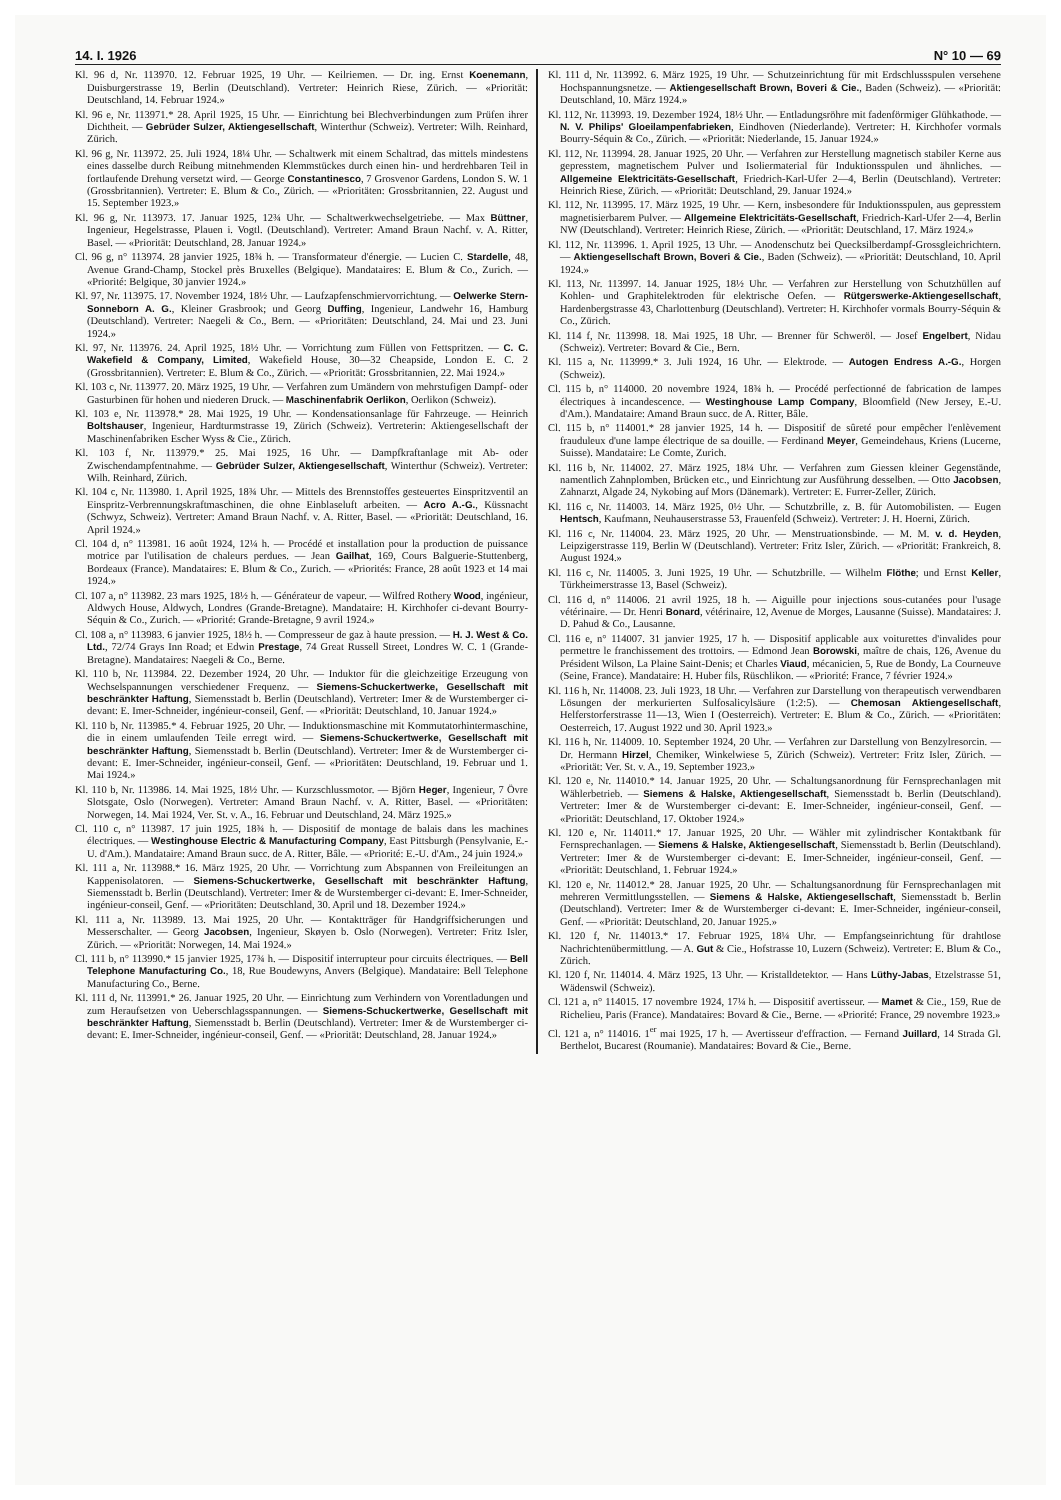14. I. 1926 N° 10 — 69
Kl. 96 d, Nr. 113970. 12. Februar 1925, 19 Uhr. — Keilriemen. — Dr. ing. Ernst Koenemann, Duisburgerstrasse 19, Berlin (Deutschland). Vertreter: Heinrich Riese, Zürich. — «Priorität: Deutschland, 14. Februar 1924.»
Kl. 96 e, Nr. 113971.* 28. April 1925, 15 Uhr. — Einrichtung bei Blechverbindungen zum Prüfen ihrer Dichtheit. — Gebrüder Sulzer, Aktiengesellschaft, Winterthur (Schweiz). Vertreter: Wilh. Reinhard, Zürich.
Kl. 96 g, Nr. 113972. 25. Juli 1924, 18¼ Uhr. — Schaltwerk mit einem Schaltrad, das mittels mindestens eines dasselbe durch Reibung mitnehmenden Klemmstückes durch einen hin- und herdrehbaren Teil in fortlaufende Drehung versetzt wird. — George Constantinesco, 7 Grosvenor Gardens, London S. W. 1 (Grossbritannien). Vertreter: E. Blum & Co., Zürich. — «Prioritäten: Grossbritannien, 22. August und 15. September 1923.»
Kl. 96 g, Nr. 113973. 17. Januar 1925, 12¾ Uhr. — Schaltwerkwechselgetriebe. — Max Büttner, Ingenieur, Hegelstrasse, Plauen i. Vogtl. (Deutschland). Vertreter: Amand Braun Nachf. v. A. Ritter, Basel. — «Priorität: Deutschland, 28. Januar 1924.»
Cl. 96 g, n° 113974. 28 janvier 1925, 18¾ h. — Transformateur d'énergie. — Lucien C. Stardelle, 48, Avenue Grand-Champ, Stockel près Bruxelles (Belgique). Mandataires: E. Blum & Co., Zurich. — «Priorité: Belgique, 30 janvier 1924.»
Kl. 97, Nr. 113975. 17. November 1924, 18½ Uhr. — Laufzapfenschmiervorrichtung. — Oelwerke Stern-Sonneborn A. G., Kleiner Grasbrook; und Georg Duffing, Ingenieur, Landwehr 16, Hamburg (Deutschland). Vertreter: Naegeli & Co., Bern. — «Prioritäten: Deutschland, 24. Mai und 23. Juni 1924.»
Kl. 97, Nr. 113976. 24. April 1925, 18½ Uhr. — Vorrichtung zum Füllen von Fettspritzen. — C. C. Wakefield & Company, Limited, Wakefield House, 30—32 Cheapside, London E. C. 2 (Grossbritannien). Vertreter: E. Blum & Co., Zürich. — «Priorität: Grossbritannien, 22. Mai 1924.»
Kl. 103 c, Nr. 113977. 20. März 1925, 19 Uhr. — Verfahren zum Umändern von mehrstufigen Dampf- oder Gasturbinen für hohen und niederen Druck. — Maschinenfabrik Oerlikon, Oerlikon (Schweiz).
Kl. 103 e, Nr. 113978.* 28. Mai 1925, 19 Uhr. — Kondensationsanlage für Fahrzeuge. — Heinrich Boltshauser, Ingenieur, Hardturmstrasse 19, Zürich (Schweiz). Vertreterin: Aktiengesellschaft der Maschinenfabriken Escher Wyss & Cie., Zürich.
Kl. 103 f, Nr. 113979.* 25. Mai 1925, 16 Uhr. — Dampfkraftanlage mit Ab- oder Zwischendampfentnahme. — Gebrüder Sulzer, Aktiengesellschaft, Winterthur (Schweiz). Vertreter: Wilh. Reinhard, Zürich.
Kl. 104 c, Nr. 113980. 1. April 1925, 18¾ Uhr. — Mittels des Brennstoffes gesteuertes Einspritzventil an Einspritz-Verbrennungskraftmaschinen, die ohne Einblaseluft arbeiten. — Acro A.-G., Küssnacht (Schwyz, Schweiz). Vertreter: Amand Braun Nachf. v. A. Ritter, Basel. — «Priorität: Deutschland, 16. April 1924.»
Cl. 104 d, n° 113981. 16 août 1924, 12¼ h. — Procédé et installation pour la production de puissance motrice par l'utilisation de chaleurs perdues. — Jean Gailhat, 169, Cours Balguerie-Stuttenberg, Bordeaux (France). Mandataires: E. Blum & Co., Zurich. — «Priorités: France, 28 août 1923 et 14 mai 1924.»
Cl. 107 a, n° 113982. 23 mars 1925, 18½ h. — Générateur de vapeur. — Wilfred Rothery Wood, ingénieur, Aldwych House, Aldwych, Londres (Grande-Bretagne). Mandataire: H. Kirchhofer ci-devant Bourry-Séquin & Co., Zurich. — «Priorité: Grande-Bretagne, 9 avril 1924.»
Cl. 108 a, n° 113983. 6 janvier 1925, 18½ h. — Compresseur de gaz à haute pression. — H. J. West & Co. Ltd., 72/74 Grays Inn Road; et Edwin Prestage, 74 Great Russell Street, Londres W. C. 1 (Grande-Bretagne). Mandataires: Naegeli & Co., Berne.
Kl. 110 b, Nr. 113984. 22. Dezember 1924, 20 Uhr. — Induktor für die gleichzeitige Erzeugung von Wechselspannungen verschiedener Frequenz. — Siemens-Schuckertwerke, Gesellschaft mit beschränkter Haftung, Siemensstadt b. Berlin (Deutschland). Vertreter: Imer & de Wurstemberger ci-devant: E. Imer-Schneider, ingénieur-conseil, Genf. — «Priorität: Deutschland, 10. Januar 1924.»
Kl. 110 b, Nr. 113985.* 4. Februar 1925, 20 Uhr. — Induktionsmaschine mit Kommutatorhintermaschine, die in einem umlaufenden Teile erregt wird. — Siemens-Schuckertwerke, Gesellschaft mit beschränkter Haftung, Siemensstadt b. Berlin (Deutschland). Vertreter: Imer & de Wurstemberger ci-devant: E. Imer-Schneider, ingénieur-conseil, Genf. — «Prioritäten: Deutschland, 19. Februar und 1. Mai 1924.»
Kl. 110 b, Nr. 113986. 14. Mai 1925, 18½ Uhr. — Kurzschlussmotor. — Björn Heger, Ingenieur, 7 Övre Slotsgate, Oslo (Norwegen). Vertreter: Amand Braun Nachf. v. A. Ritter, Basel. — «Prioritäten: Norwegen, 14. Mai 1924, Ver. St. v. A., 16. Februar und Deutschland, 24. März 1925.»
Cl. 110 c, n° 113987. 17 juin 1925, 18¾ h. — Dispositif de montage de balais dans les machines électriques. — Westinghouse Electric & Manufacturing Company, East Pittsburgh (Pensylvanie, E.-U. d'Am.). Mandataire: Amand Braun succ. de A. Ritter, Bâle. — «Priorité: E.-U. d'Am., 24 juin 1924.»
Kl. 111 a, Nr. 113988.* 16. März 1925, 20 Uhr. — Vorrichtung zum Abspannen von Freileitungen an Kappenisolatoren. — Siemens-Schuckertwerke, Gesellschaft mit beschränkter Haftung, Siemensstadt b. Berlin (Deutschland). Vertreter: Imer & de Wurstemberger ci-devant: E. Imer-Schneider, ingénieur-conseil, Genf. — «Prioritäten: Deutschland, 30. April und 18. Dezember 1924.»
Kl. 111 a, Nr. 113989. 13. Mai 1925, 20 Uhr. — Kontaktträger für Handgriffsicherungen und Messerschalter. — Georg Jacobsen, Ingenieur, Skøyen b. Oslo (Norwegen). Vertreter: Fritz Isler, Zürich. — «Priorität: Norwegen, 14. Mai 1924.»
Cl. 111 b, n° 113990.* 15 janvier 1925, 17¾ h. — Dispositif interrupteur pour circuits électriques. — Bell Telephone Manufacturing Co., 18, Rue Boudewyns, Anvers (Belgique). Mandataire: Bell Telephone Manufacturing Co., Berne.
Kl. 111 d, Nr. 113991.* 26. Januar 1925, 20 Uhr. — Einrichtung zum Verhindern von Vorentladungen und zum Heraufsetzen von Ueberschlagsspannungen. — Siemens-Schuckertwerke, Gesellschaft mit beschränkter Haftung, Siemensstadt b. Berlin (Deutschland). Vertreter: Imer & de Wurstemberger ci-devant: E. Imer-Schneider, ingénieur-conseil, Genf. — «Priorität: Deutschland, 28. Januar 1924.»
Kl. 111 d, Nr. 113992. 6. März 1925, 19 Uhr. — Schutzeinrichtung für mit Erdschlussspulen versehene Hochspannungsnetze. — Aktiengesellschaft Brown, Boveri & Cie., Baden (Schweiz). — «Priorität: Deutschland, 10. März 1924.»
Kl. 112, Nr. 113993. 19. Dezember 1924, 18½ Uhr. — Entladungsröhre mit fadenförmiger Glühkathode. — N. V. Philips' Gloeilampenfabrieken, Eindhoven (Niederlande). Vertreter: H. Kirchhofer vormals Bourry-Séquin & Co., Zürich. — «Priorität: Niederlande, 15. Januar 1924.»
Kl. 112, Nr. 113994. 28. Januar 1925, 20 Uhr. — Verfahren zur Herstellung magnetisch stabiler Kerne aus gepresstem, magnetischem Pulver und Isoliermaterial für Induktionsspulen und ähnliches. — Allgemeine Elektricitäts-Gesellschaft, Friedrich-Karl-Ufer 2—4, Berlin (Deutschland). Vertreter: Heinrich Riese, Zürich. — «Priorität: Deutschland, 29. Januar 1924.»
Kl. 112, Nr. 113995. 17. März 1925, 19 Uhr. — Kern, insbesondere für Induktionsspulen, aus gepresstem magnetisierbarem Pulver. — Allgemeine Elektricitäts-Gesellschaft, Friedrich-Karl-Ufer 2—4, Berlin NW (Deutschland). Vertreter: Heinrich Riese, Zürich. — «Priorität: Deutschland, 17. März 1924.»
Kl. 112, Nr. 113996. 1. April 1925, 13 Uhr. — Anodenschutz bei Quecksilberdampf-Grossgleichrichtern. — Aktiengesellschaft Brown, Boveri & Cie., Baden (Schweiz). — «Priorität: Deutschland, 10. April 1924.»
Kl. 113, Nr. 113997. 14. Januar 1925, 18½ Uhr. — Verfahren zur Herstellung von Schutzhüllen auf Kohlen- und Graphitelektroden für elektrische Oefen. — Rütgerswerke-Aktiengesellschaft, Hardenbergstrasse 43, Charlottenburg (Deutschland). Vertreter: H. Kirchhofer vormals Bourry-Séquin & Co., Zürich.
Kl. 114 f, Nr. 113998. 18. Mai 1925, 18 Uhr. — Brenner für Schweröl. — Josef Engelbert, Nidau (Schweiz). Vertreter: Bovard & Cie., Bern.
Kl. 115 a, Nr. 113999.* 3. Juli 1924, 16 Uhr. — Elektrode. — Autogen Endress A.-G., Horgen (Schweiz).
Cl. 115 b, n° 114000. 20 novembre 1924, 18¾ h. — Procédé perfectionné de fabrication de lampes électriques à incandescence. — Westinghouse Lamp Company, Bloomfield (New Jersey, E.-U. d'Am.). Mandataire: Amand Braun succ. de A. Ritter, Bâle.
Cl. 115 b, n° 114001.* 28 janvier 1925, 14 h. — Dispositif de sûreté pour empêcher l'enlèvement frauduleux d'une lampe électrique de sa douille. — Ferdinand Meyer, Gemeindehaus, Kriens (Lucerne, Suisse). Mandataire: Le Comte, Zurich.
Kl. 116 b, Nr. 114002. 27. März 1925, 18¼ Uhr. — Verfahren zum Giessen kleiner Gegenstände, namentlich Zahnplomben, Brücken etc., und Einrichtung zur Ausführung desselben. — Otto Jacobsen, Zahnarzt, Algade 24, Nykobing auf Mors (Dänemark). Vertreter: E. Furrer-Zeller, Zürich.
Kl. 116 c, Nr. 114003. 14. März 1925, 0½ Uhr. — Schutzbrille, z. B. für Automobilisten. — Eugen Hentsch, Kaufmann, Neuhauserstrasse 53, Frauenfeld (Schweiz). Vertreter: J. H. Hoerni, Zürich.
Kl. 116 c, Nr. 114004. 23. März 1925, 20 Uhr. — Menstruationsbinde. — M. M. v. d. Heyden, Leipzigerstrasse 119, Berlin W (Deutschland). Vertreter: Fritz Isler, Zürich. — «Priorität: Frankreich, 8. August 1924.»
Kl. 116 c, Nr. 114005. 3. Juni 1925, 19 Uhr. — Schutzbrille. — Wilhelm Flöthe; und Ernst Keller, Türkheimerstrasse 13, Basel (Schweiz).
Cl. 116 d, n° 114006. 21 avril 1925, 18 h. — Aiguille pour injections sous-cutanées pour l'usage vétérinaire. — Dr. Henri Bonard, vétérinaire, 12, Avenue de Morges, Lausanne (Suisse). Mandataires: J. D. Pahud & Co., Lausanne.
Cl. 116 e, n° 114007. 31 janvier 1925, 17 h. — Dispositif applicable aux voiturettes d'invalides pour permettre le franchissement des trottoirs. — Edmond Jean Borowski, maître de chais, 126, Avenue du Président Wilson, La Plaine Saint-Denis; et Charles Viaud, mécanicien, 5, Rue de Bondy, La Courneuve (Seine, France). Mandataire: H. Huber fils, Rüschlikon. — «Priorité: France, 7 février 1924.»
Kl. 116 h, Nr. 114008. 23. Juli 1923, 18 Uhr. — Verfahren zur Darstellung von therapeutisch verwendbaren Lösungen der merkurierten Sulfosalicylsäure (1:2:5). — Chemosan Aktiengesellschaft, Helferstorferstrasse 11—13, Wien I (Oesterreich). Vertreter: E. Blum & Co., Zürich. — «Prioritäten: Oesterreich, 17. August 1922 und 30. April 1923.»
Kl. 116 h, Nr. 114009. 10. September 1924, 20 Uhr. — Verfahren zur Darstellung von Benzylresorcin. — Dr. Hermann Hirzel, Chemiker, Winkelwiese 5, Zürich (Schweiz). Vertreter: Fritz Isler, Zürich. — «Priorität: Ver. St. v. A., 19. September 1923.»
Kl. 120 e, Nr. 114010.* 14. Januar 1925, 20 Uhr. — Schaltungsanordnung für Fernsprechanlagen mit Wählerbetrieb. — Siemens & Halske, Aktiengesellschaft, Siemensstadt b. Berlin (Deutschland). Vertreter: Imer & de Wurstemberger ci-devant: E. Imer-Schneider, ingénieur-conseil, Genf. — «Priorität: Deutschland, 17. Oktober 1924.»
Kl. 120 e, Nr. 114011.* 17. Januar 1925, 20 Uhr. — Wähler mit zylindrischer Kontaktbank für Fernsprechanlagen. — Siemens & Halske, Aktiengesellschaft, Siemensstadt b. Berlin (Deutschland). Vertreter: Imer & de Wurstemberger ci-devant: E. Imer-Schneider, ingénieur-conseil, Genf. — «Priorität: Deutschland, 1. Februar 1924.»
Kl. 120 e, Nr. 114012.* 28. Januar 1925, 20 Uhr. — Schaltungsanordnung für Fernsprechanlagen mit mehreren Vermittlungsstellen. — Siemens & Halske, Aktiengesellschaft, Siemensstadt b. Berlin (Deutschland). Vertreter: Imer & de Wurstemberger ci-devant: E. Imer-Schneider, ingénieur-conseil, Genf. — «Priorität: Deutschland, 20. Januar 1925.»
Kl. 120 f, Nr. 114013.* 17. Februar 1925, 18¼ Uhr. — Empfangseinrichtung für drahtlose Nachrichtenübermittlung. — A. Gut & Cie., Hofstrasse 10, Luzern (Schweiz). Vertreter: E. Blum & Co., Zürich.
Kl. 120 f, Nr. 114014. 4. März 1925, 13 Uhr. — Kristalldetektor. — Hans Lüthy-Jabas, Etzelstrasse 51, Wädenswil (Schweiz).
Cl. 121 a, n° 114015. 17 novembre 1924, 17¼ h. — Dispositif avertisseur. — Mamet & Cie., 159, Rue de Richelieu, Paris (France). Mandataires: Bovard & Cie., Berne. — «Priorité: France, 29 novembre 1923.»
Cl. 121 a, n° 114016. 1<sup>er</sup> mai 1925, 17 h. — Avertisseur d'effraction. — Fernand Juillard, 14 Strada Gl. Berthelot, Bucarest (Roumanie). Mandataires: Bovard & Cie., Berne.